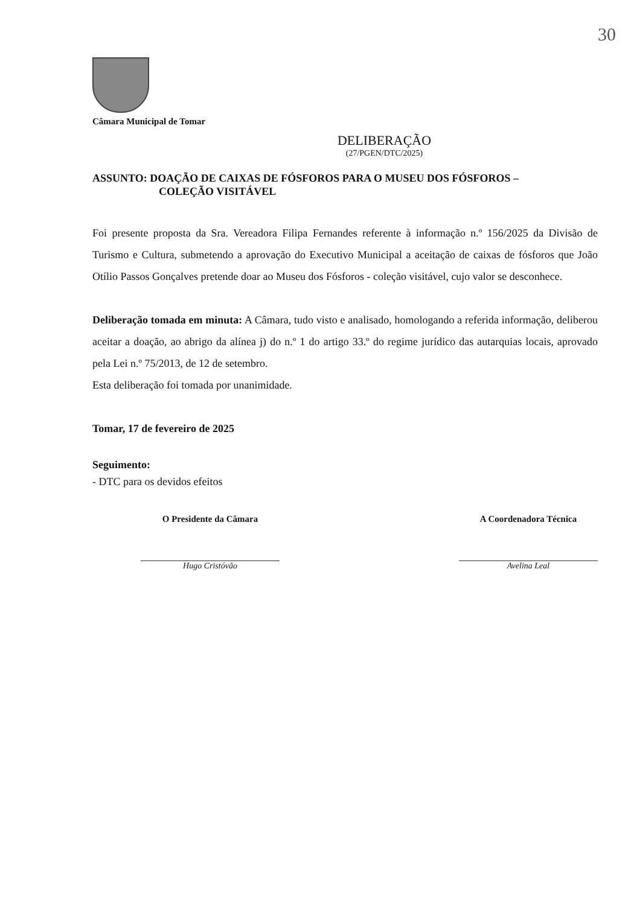30
Câmara Municipal de Tomar
DELIBERAÇÃO
(27/PGEN/DTC/2025)
ASSUNTO: DOAÇÃO DE CAIXAS DE FÓSFOROS PARA O MUSEU DOS FÓSFOROS –
COLEÇÃO VISITÁVEL
Foi presente proposta da Sra. Vereadora Filipa Fernandes referente à informação n.º 156/2025 da Divisão de Turismo e Cultura, submetendo a aprovação do Executivo Municipal a aceitação de caixas de fósforos que João Otílio Passos Gonçalves pretende doar ao Museu dos Fósforos - coleção visitável, cujo valor se desconhece.
Deliberação tomada em minuta: A Câmara, tudo visto e analisado, homologando a referida informação, deliberou aceitar a doação, ao abrigo da alínea j) do n.º 1 do artigo 33.º do regime jurídico das autarquias locais, aprovado pela Lei n.º 75/2013, de 12 de setembro.
Esta deliberação foi tomada por unanimidade.
Tomar, 17 de fevereiro de 2025
Seguimento:
- DTC para os devidos efeitos
O Presidente da Câmara
Hugo Cristóvão
A Coordenadora Técnica
Avelina Leal